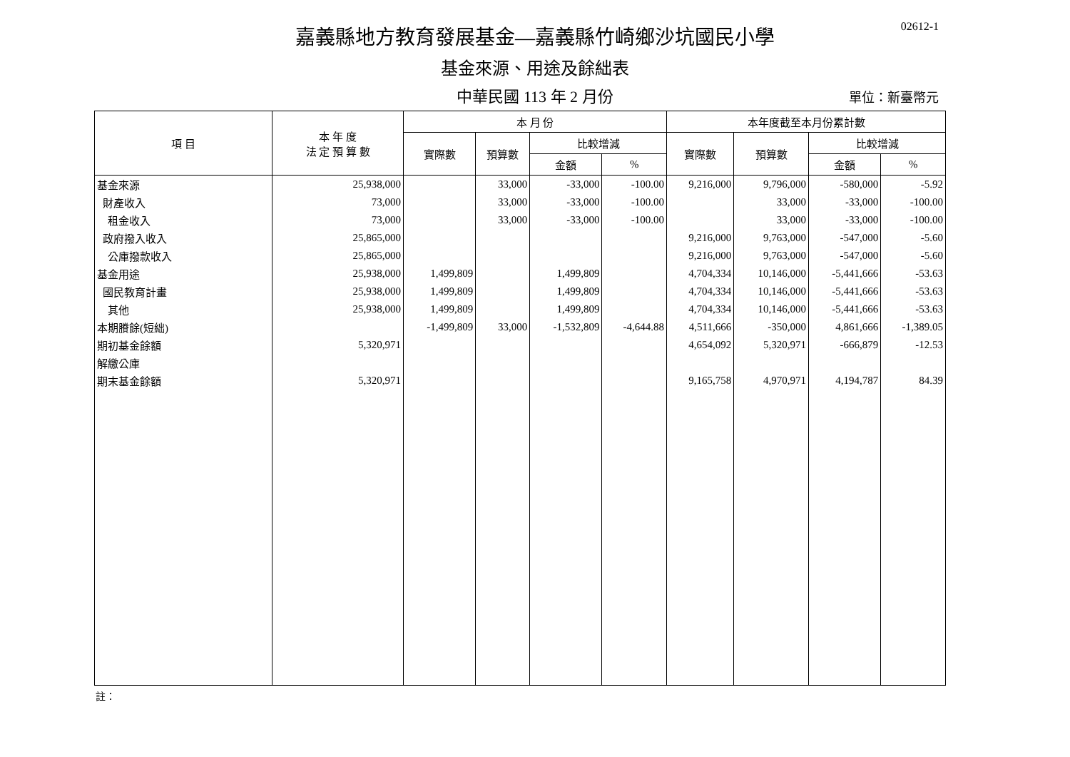02612-1
嘉義縣地方教育發展基金—嘉義縣竹崎鄉沙坑國民小學
基金來源、用途及餘絀表
中華民國 113 年 2 月份
單位：新臺幣元
| 項 目 | 本 年 度 法 定 預 算 數 | 本 月 份 | | | | 本年度截至本月份累計數 | | | |
| --- | --- | --- | --- | --- | --- | --- | --- | --- | --- |
| | | 實際數 | 預算數 | 比較增減 | | 實際數 | 預算數 | 比較增減 | |
| | | | | 金額 | % | | | 金額 | % |
| 基金來源 | 25,938,000 | | 33,000 | -33,000 | -100.00 | 9,216,000 | 9,796,000 | -580,000 | -5.92 |
| 財產收入 | 73,000 | | 33,000 | -33,000 | -100.00 | | 33,000 | -33,000 | -100.00 |
| 租金收入 | 73,000 | | 33,000 | -33,000 | -100.00 | | 33,000 | -33,000 | -100.00 |
| 政府撥入收入 | 25,865,000 | | | | | 9,216,000 | 9,763,000 | -547,000 | -5.60 |
| 公庫撥款收入 | 25,865,000 | | | | | 9,216,000 | 9,763,000 | -547,000 | -5.60 |
| 基金用途 | 25,938,000 | 1,499,809 | | 1,499,809 | | 4,704,334 | 10,146,000 | -5,441,666 | -53.63 |
| 國民教育計畫 | 25,938,000 | 1,499,809 | | 1,499,809 | | 4,704,334 | 10,146,000 | -5,441,666 | -53.63 |
| 其他 | 25,938,000 | 1,499,809 | | 1,499,809 | | 4,704,334 | 10,146,000 | -5,441,666 | -53.63 |
| 本期賸餘(短絀) | | -1,499,809 | 33,000 | -1,532,809 | -4,644.88 | 4,511,666 | -350,000 | 4,861,666 | -1,389.05 |
| 期初基金餘額 | 5,320,971 | | | | | 4,654,092 | 5,320,971 | -666,879 | -12.53 |
| 解繳公庫 | | | | | | | | | |
| 期末基金餘額 | 5,320,971 | | | | | 9,165,758 | 4,970,971 | 4,194,787 | 84.39 |
註：